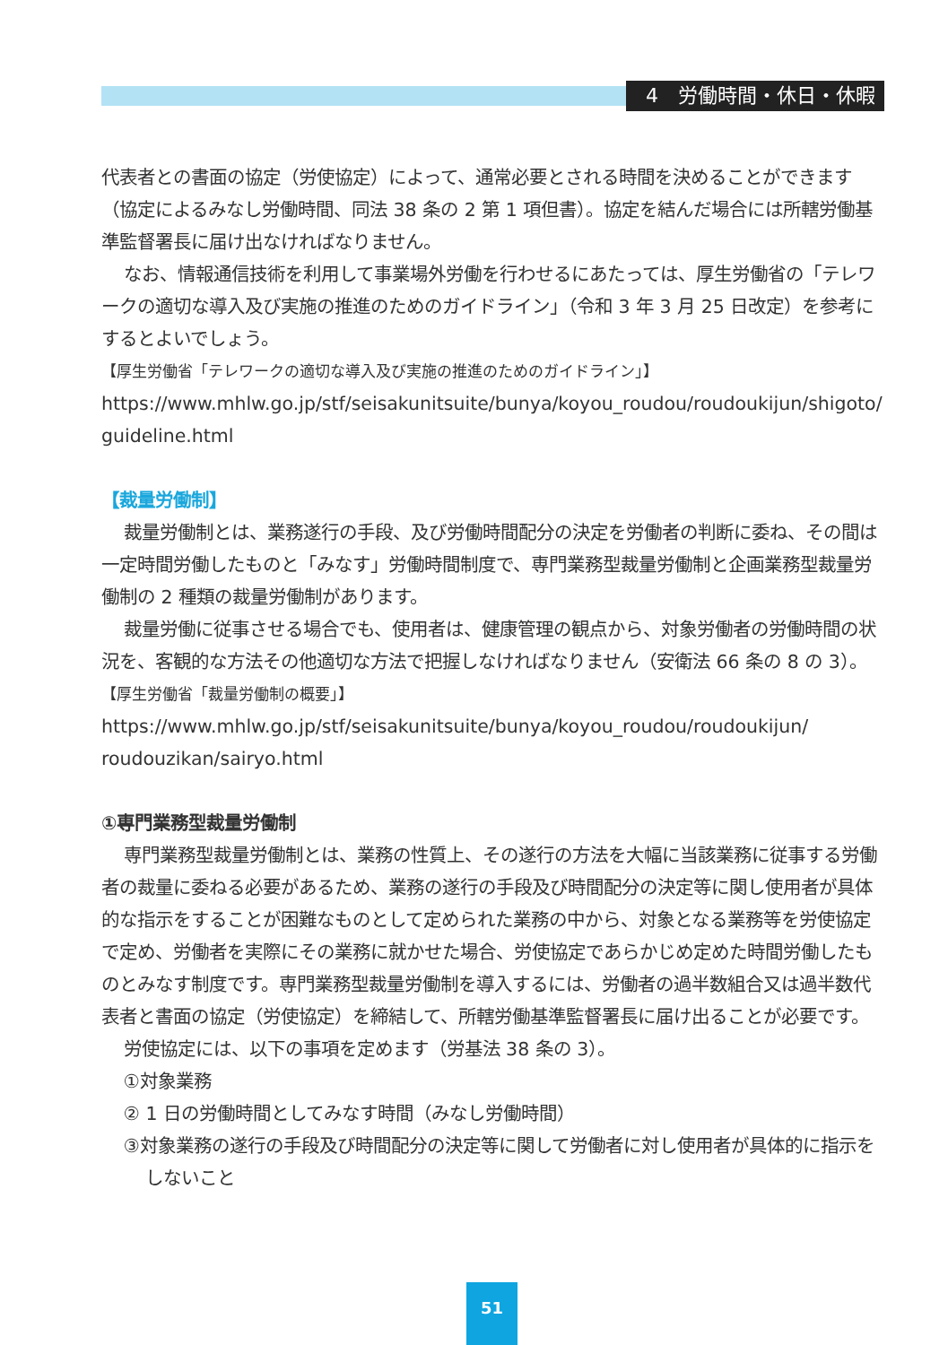4　労働時間・休日・休暇
代表者との書面の協定（労使協定）によって、通常必要とされる時間を決めることができます（協定によるみなし労働時間、同法 38 条の 2 第 1 項但書）。協定を結んだ場合には所轄労働基準監督署長に届け出なければなりません。
なお、情報通信技術を利用して事業場外労働を行わせるにあたっては、厚生労働省の「テレワークの適切な導入及び実施の推進のためのガイドライン」（令和 3 年 3 月 25 日改定）を参考にするとよいでしょう。
【厚生労働省「テレワークの適切な導入及び実施の推進のためのガイドライン」】
https://www.mhlw.go.jp/stf/seisakunitsuite/bunya/koyou_roudou/roudoukijun/shigoto/ guideline.html
【裁量労働制】
裁量労働制とは、業務遂行の手段、及び労働時間配分の決定を労働者の判断に委ね、その間は一定時間労働したものと「みなす」労働時間制度で、専門業務型裁量労働制と企画業務型裁量労働制の 2 種類の裁量労働制があります。
裁量労働に従事させる場合でも、使用者は、健康管理の観点から、対象労働者の労働時間の状況を、客観的な方法その他適切な方法で把握しなければなりません（安衛法 66 条の 8 の 3）。
【厚生労働省「裁量労働制の概要」】
https://www.mhlw.go.jp/stf/seisakunitsuite/bunya/koyou_roudou/roudoukijun/ roudouzikan/sairyo.html
①専門業務型裁量労働制
専門業務型裁量労働制とは、業務の性質上、その遂行の方法を大幅に当該業務に従事する労働者の裁量に委ねる必要があるため、業務の遂行の手段及び時間配分の決定等に関し使用者が具体的な指示をすることが困難なものとして定められた業務の中から、対象となる業務等を労使協定で定め、労働者を実際にその業務に就かせた場合、労使協定であらかじめ定めた時間労働したものとみなす制度です。専門業務型裁量労働制を導入するには、労働者の過半数組合又は過半数代表者と書面の協定（労使協定）を締結して、所轄労働基準監督署長に届け出ることが必要です。
労使協定には、以下の事項を定めます（労基法 38 条の 3）。
①対象業務
② 1 日の労働時間としてみなす時間（みなし労働時間）
③対象業務の遂行の手段及び時間配分の決定等に関して労働者に対し使用者が具体的に指示をしないこと
51